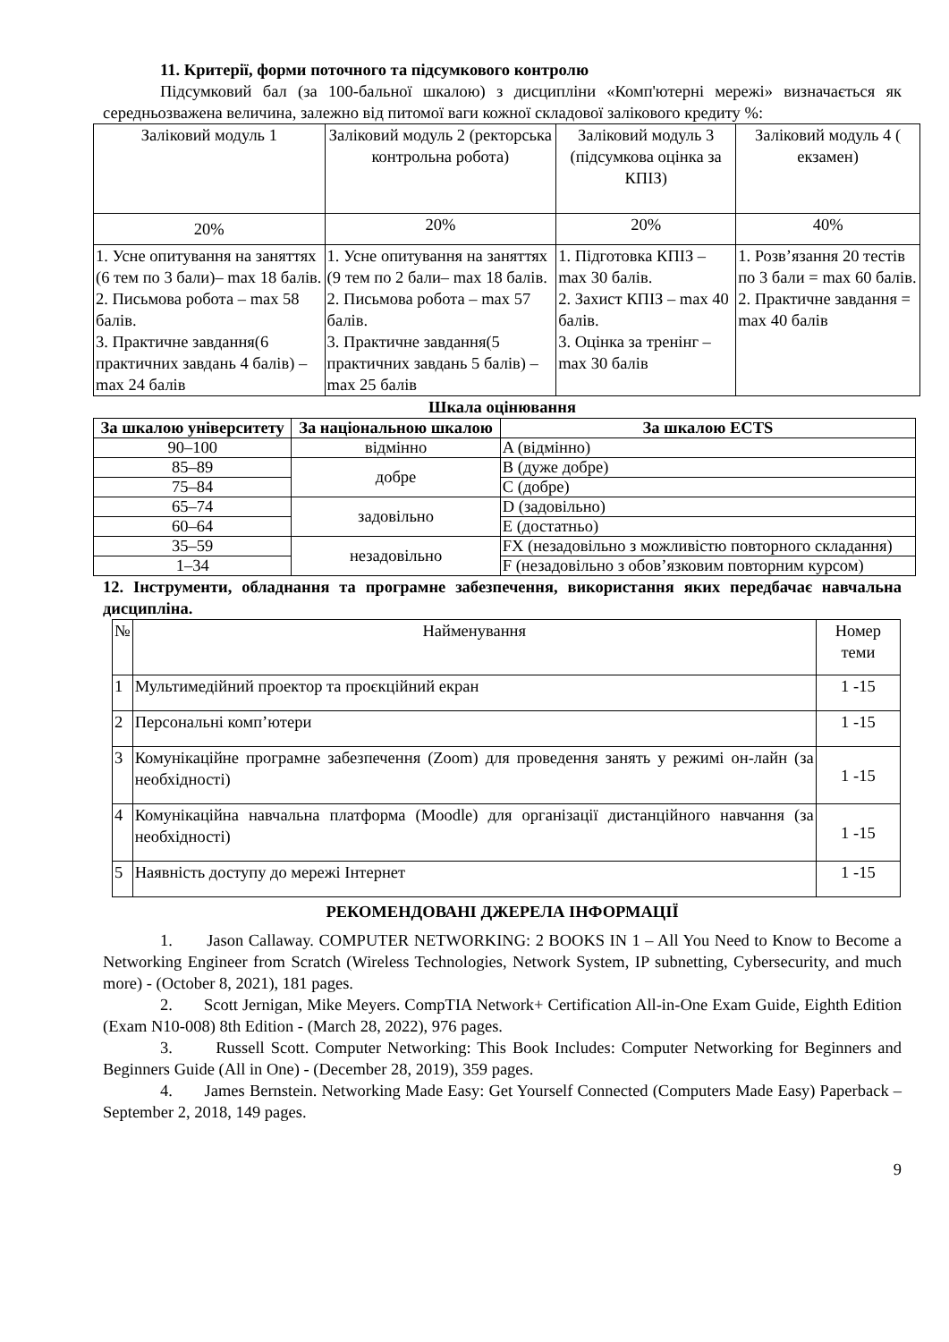11. Критерії, форми поточного та підсумкового контролю
Підсумковий бал (за 100-бальної шкалою) з дисципліни «Комп'ютерні мережі» визначається як середньозважена величина, залежно від питомої ваги кожної складової залікового кредиту %:
| Заліковий модуль 1 | Заліковий модуль 2 (ректорська контрольна робота) | Заліковий модуль 3 (підсумкова оцінка за КПІЗ) | Заліковий модуль 4 ( екзамен) |
| 20% | 20% | 20% | 40% |
| 1. Усне опитування на заняттях (6 тем по 3 бали)– max 18 балів. 2. Письмова робота – max 58 балів. 3. Практичне завдання(6 практичних завдань 4 балів) – max 24 балів | 1. Усне опитування на заняттях (9 тем по 2 бали– max 18 балів. 2. Письмова робота – max 57 балів. 3. Практичне завдання(5 практичних завдань 5 балів) – max 25 балів | 1. Підготовка КПІЗ – max 30 балів. 2. Захист КПІЗ – max 40 балів. 3. Оцінка за тренінг – max 30 балів | 1. Розв’язання 20 тестів по 3 бали = max 60 балів. 2. Практичне завдання = max 40 балів |
Шкала оцінювання
| За шкалою університету | За національною шкалою | За шкалою ECTS |
| --- | --- | --- |
| 90–100 | відмінно | A (відмінно) |
| 85–89 | добре | B (дуже добре) |
| 75–84 | | C (добре) |
| 65–74 | задовільно | D (задовільно) |
| 60–64 | | E (достатньо) |
| 35–59 | незадовільно | FX (незадовільно з можливістю повторного складання) |
| 1–34 | | F (незадовільно з обов’язковим повторним курсом) |
12. Інструменти, обладнання та програмне забезпечення, використання яких передбачає навчальна дисципліна.
| № | Найменування | Номер теми |
| 1 | Мультимедійний проектор та проєкційний екран | 1 -15 |
| 2 | Персональні комп’ютери | 1 -15 |
| 3 | Комунікаційне програмне забезпечення (Zoom) для проведення занять у режимі он-лайн (за необхідності) | 1 -15 |
| 4 | Комунікаційна навчальна платформа (Moodle) для організації дистанційного навчання (за необхідності) | 1 -15 |
| 5 | Наявність доступу до мережі Інтернет | 1 -15 |
РЕКОМЕНДОВАНІ ДЖЕРЕЛА ІНФОРМАЦІЇ
1. Jason Callaway. COMPUTER NETWORKING: 2 BOOKS IN 1 – All You Need to Know to Become a Networking Engineer from Scratch (Wireless Technologies, Network System, IP subnetting, Cybersecurity, and much more) - (October 8, 2021), 181 pages.
2. Scott Jernigan, Mike Meyers. CompTIA Network+ Certification All-in-One Exam Guide, Eighth Edition (Exam N10-008) 8th Edition - (March 28, 2022), 976 pages.
3. Russell Scott. Computer Networking: This Book Includes: Computer Networking for Beginners and Beginners Guide (All in One) - (December 28, 2019), 359 pages.
4. James Bernstein. Networking Made Easy: Get Yourself Connected (Computers Made Easy) Paperback – September 2, 2018, 149 pages.
9